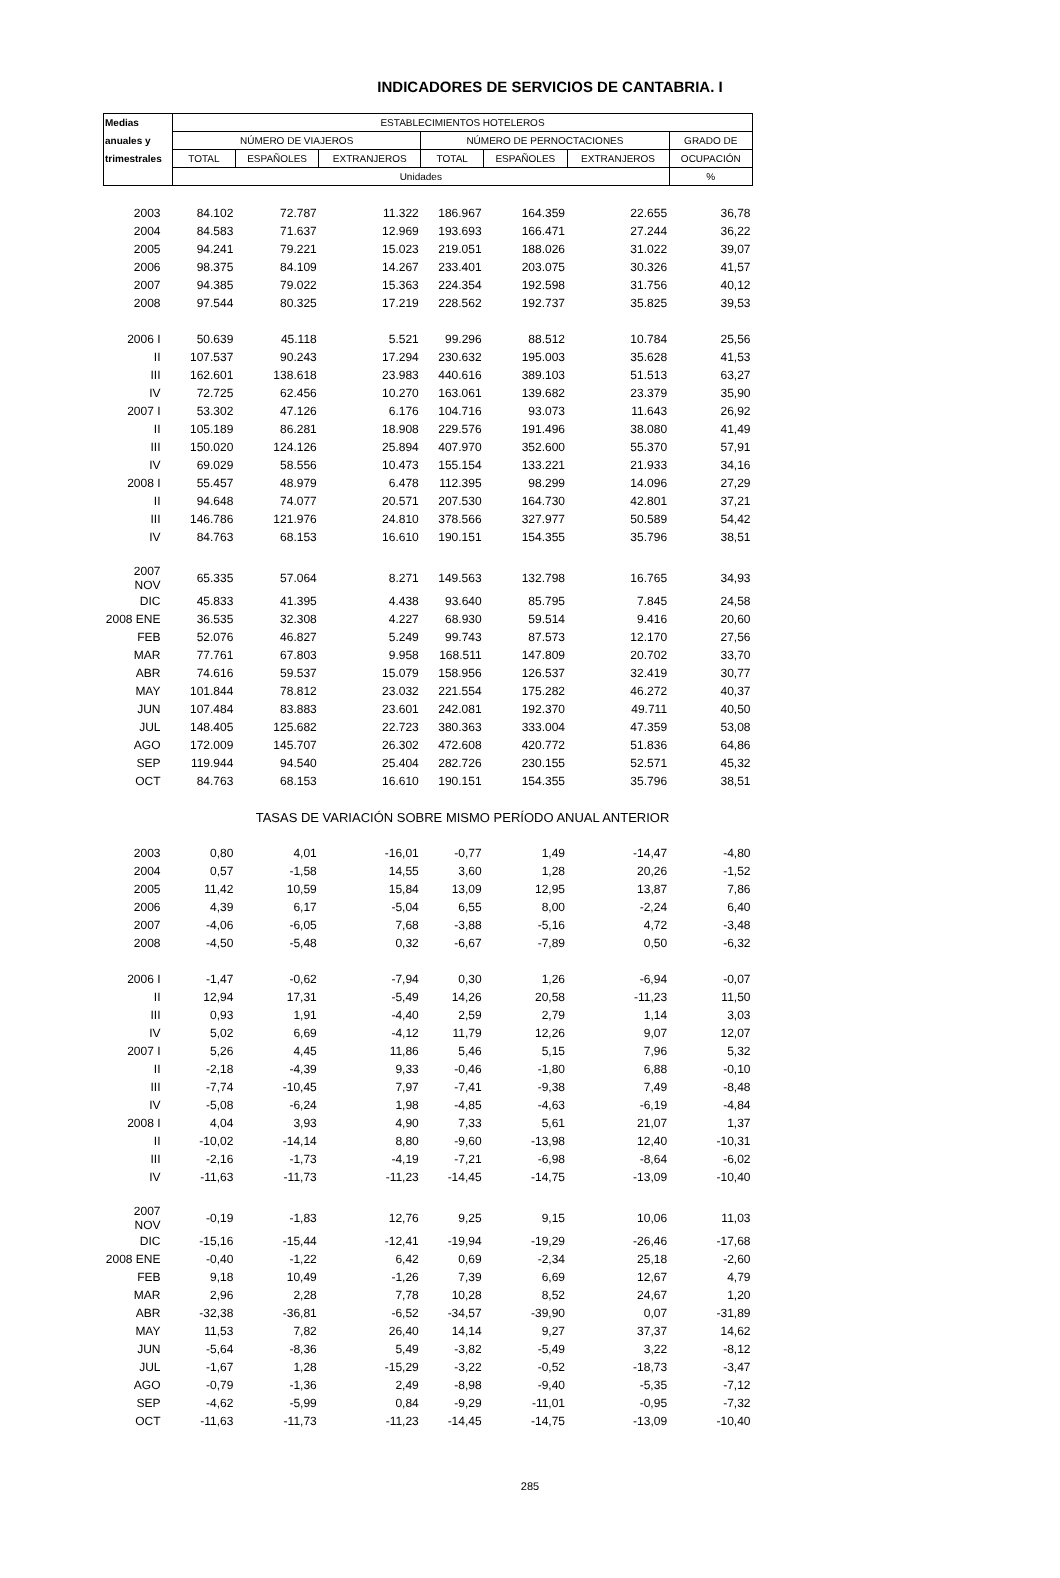INDICADORES DE SERVICIOS DE CANTABRIA. I
| Medias | ESTABLECIMIENTOS HOTELEROS | | | | | | |
| --- | --- | --- | --- | --- | --- | --- | --- |
| anuales y | NÚMERO DE VIAJEROS | | | NÚMERO DE PERNOCTACIONES | | | GRADO DE |
| trimestrales | TOTAL | ESPAÑOLES | EXTRANJEROS | TOTAL | ESPAÑOLES | EXTRANJEROS | OCUPACIÓN |
| | Unidades | | | | | | % |
| 2003 | 84.102 | 72.787 | 11.322 | 186.967 | 164.359 | 22.655 | 36,78 |
| 2004 | 84.583 | 71.637 | 12.969 | 193.693 | 166.471 | 27.244 | 36,22 |
| 2005 | 94.241 | 79.221 | 15.023 | 219.051 | 188.026 | 31.022 | 39,07 |
| 2006 | 98.375 | 84.109 | 14.267 | 233.401 | 203.075 | 30.326 | 41,57 |
| 2007 | 94.385 | 79.022 | 15.363 | 224.354 | 192.598 | 31.756 | 40,12 |
| 2008 | 97.544 | 80.325 | 17.219 | 228.562 | 192.737 | 35.825 | 39,53 |
| 2006 I | 50.639 | 45.118 | 5.521 | 99.296 | 88.512 | 10.784 | 25,56 |
| II | 107.537 | 90.243 | 17.294 | 230.632 | 195.003 | 35.628 | 41,53 |
| III | 162.601 | 138.618 | 23.983 | 440.616 | 389.103 | 51.513 | 63,27 |
| IV | 72.725 | 62.456 | 10.270 | 163.061 | 139.682 | 23.379 | 35,90 |
| 2007 I | 53.302 | 47.126 | 6.176 | 104.716 | 93.073 | 11.643 | 26,92 |
| II | 105.189 | 86.281 | 18.908 | 229.576 | 191.496 | 38.080 | 41,49 |
| III | 150.020 | 124.126 | 25.894 | 407.970 | 352.600 | 55.370 | 57,91 |
| IV | 69.029 | 58.556 | 10.473 | 155.154 | 133.221 | 21.933 | 34,16 |
| 2008 I | 55.457 | 48.979 | 6.478 | 112.395 | 98.299 | 14.096 | 27,29 |
| II | 94.648 | 74.077 | 20.571 | 207.530 | 164.730 | 42.801 | 37,21 |
| III | 146.786 | 121.976 | 24.810 | 378.566 | 327.977 | 50.589 | 54,42 |
| IV | 84.763 | 68.153 | 16.610 | 190.151 | 154.355 | 35.796 | 38,51 |
| 2007 NOV | 65.335 | 57.064 | 8.271 | 149.563 | 132.798 | 16.765 | 34,93 |
| DIC | 45.833 | 41.395 | 4.438 | 93.640 | 85.795 | 7.845 | 24,58 |
| 2008 ENE | 36.535 | 32.308 | 4.227 | 68.930 | 59.514 | 9.416 | 20,60 |
| FEB | 52.076 | 46.827 | 5.249 | 99.743 | 87.573 | 12.170 | 27,56 |
| MAR | 77.761 | 67.803 | 9.958 | 168.511 | 147.809 | 20.702 | 33,70 |
| ABR | 74.616 | 59.537 | 15.079 | 158.956 | 126.537 | 32.419 | 30,77 |
| MAY | 101.844 | 78.812 | 23.032 | 221.554 | 175.282 | 46.272 | 40,37 |
| JUN | 107.484 | 83.883 | 23.601 | 242.081 | 192.370 | 49.711 | 40,50 |
| JUL | 148.405 | 125.682 | 22.723 | 380.363 | 333.004 | 47.359 | 53,08 |
| AGO | 172.009 | 145.707 | 26.302 | 472.608 | 420.772 | 51.836 | 64,86 |
| SEP | 119.944 | 94.540 | 25.404 | 282.726 | 230.155 | 52.571 | 45,32 |
| OCT | 84.763 | 68.153 | 16.610 | 190.151 | 154.355 | 35.796 | 38,51 |
| | TASAS DE VARIACIÓN SOBRE MISMO PERÍODO ANUAL ANTERIOR | | | | | | |
| 2003 | 0,80 | 4,01 | -16,01 | -0,77 | 1,49 | -14,47 | -4,80 |
| 2004 | 0,57 | -1,58 | 14,55 | 3,60 | 1,28 | 20,26 | -1,52 |
| 2005 | 11,42 | 10,59 | 15,84 | 13,09 | 12,95 | 13,87 | 7,86 |
| 2006 | 4,39 | 6,17 | -5,04 | 6,55 | 8,00 | -2,24 | 6,40 |
| 2007 | -4,06 | -6,05 | 7,68 | -3,88 | -5,16 | 4,72 | -3,48 |
| 2008 | -4,50 | -5,48 | 0,32 | -6,67 | -7,89 | 0,50 | -6,32 |
| 2006 I | -1,47 | -0,62 | -7,94 | 0,30 | 1,26 | -6,94 | -0,07 |
| II | 12,94 | 17,31 | -5,49 | 14,26 | 20,58 | -11,23 | 11,50 |
| III | 0,93 | 1,91 | -4,40 | 2,59 | 2,79 | 1,14 | 3,03 |
| IV | 5,02 | 6,69 | -4,12 | 11,79 | 12,26 | 9,07 | 12,07 |
| 2007 I | 5,26 | 4,45 | 11,86 | 5,46 | 5,15 | 7,96 | 5,32 |
| II | -2,18 | -4,39 | 9,33 | -0,46 | -1,80 | 6,88 | -0,10 |
| III | -7,74 | -10,45 | 7,97 | -7,41 | -9,38 | 7,49 | -8,48 |
| IV | -5,08 | -6,24 | 1,98 | -4,85 | -4,63 | -6,19 | -4,84 |
| 2008 I | 4,04 | 3,93 | 4,90 | 7,33 | 5,61 | 21,07 | 1,37 |
| II | -10,02 | -14,14 | 8,80 | -9,60 | -13,98 | 12,40 | -10,31 |
| III | -2,16 | -1,73 | -4,19 | -7,21 | -6,98 | -8,64 | -6,02 |
| IV | -11,63 | -11,73 | -11,23 | -14,45 | -14,75 | -13,09 | -10,40 |
| 2007 NOV | -0,19 | -1,83 | 12,76 | 9,25 | 9,15 | 10,06 | 11,03 |
| DIC | -15,16 | -15,44 | -12,41 | -19,94 | -19,29 | -26,46 | -17,68 |
| 2008 ENE | -0,40 | -1,22 | 6,42 | 0,69 | -2,34 | 25,18 | -2,60 |
| FEB | 9,18 | 10,49 | -1,26 | 7,39 | 6,69 | 12,67 | 4,79 |
| MAR | 2,96 | 2,28 | 7,78 | 10,28 | 8,52 | 24,67 | 1,20 |
| ABR | -32,38 | -36,81 | -6,52 | -34,57 | -39,90 | 0,07 | -31,89 |
| MAY | 11,53 | 7,82 | 26,40 | 14,14 | 9,27 | 37,37 | 14,62 |
| JUN | -5,64 | -8,36 | 5,49 | -3,82 | -5,49 | 3,22 | -8,12 |
| JUL | -1,67 | 1,28 | -15,29 | -3,22 | -0,52 | -18,73 | -3,47 |
| AGO | -0,79 | -1,36 | 2,49 | -8,98 | -9,40 | -5,35 | -7,12 |
| SEP | -4,62 | -5,99 | 0,84 | -9,29 | -11,01 | -0,95 | -7,32 |
| OCT | -11,63 | -11,73 | -11,23 | -14,45 | -14,75 | -13,09 | -10,40 |
285